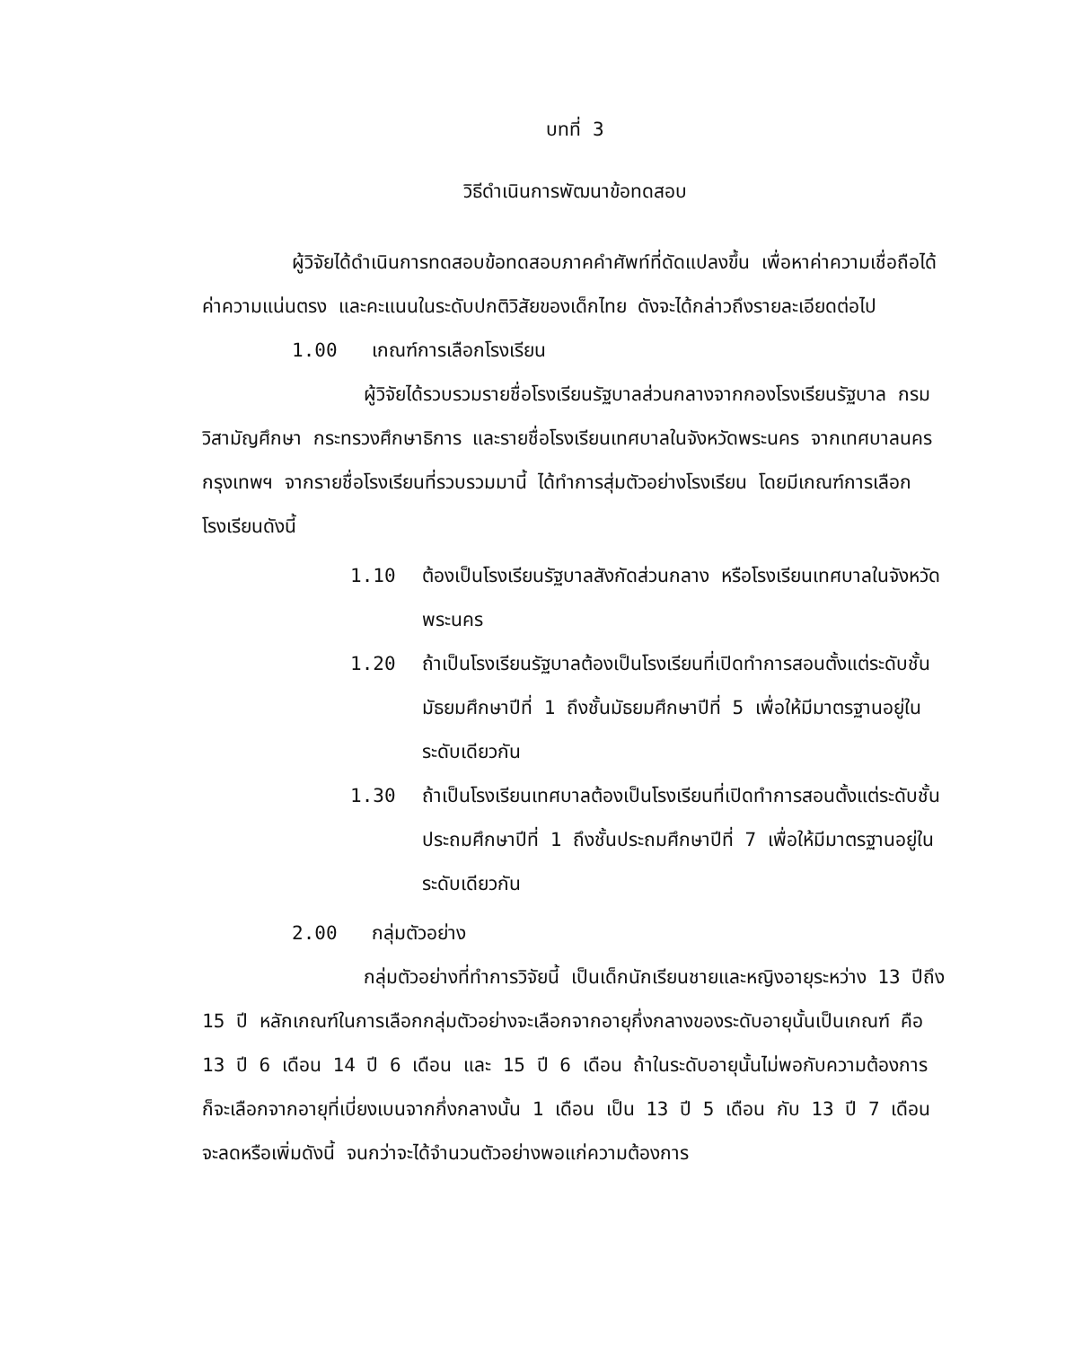บทที่ 3
วิธีดำเนินการพัฒนาข้อทดสอบ
ผู้วิจัยได้ดำเนินการทดสอบข้อทดสอบภาคคำศัพท์ที่ดัดแปลงขึ้น เพื่อหาค่าความเชื่อถือได้ ค่าความแน่นตรง และคะแนนในระดับปกติวิสัยของเด็กไทย ดังจะได้กล่าวถึงรายละเอียดต่อไป
1.00 เกณฑ์การเลือกโรงเรียน
ผู้วิจัยได้รวบรวมรายชื่อโรงเรียนรัฐบาลส่วนกลางจากกองโรงเรียนรัฐบาล กรมวิสามัญศึกษา กระทรวงศึกษาธิการ และรายชื่อโรงเรียนเทศบาลในจังหวัดพระนคร จากเทศบาลนครกรุงเทพฯ จากรายชื่อโรงเรียนที่รวบรวมมานี้ ได้ทำการสุ่มตัวอย่างโรงเรียน โดยมีเกณฑ์การเลือกโรงเรียนดังนี้
1.10 ต้องเป็นโรงเรียนรัฐบาลสังกัดส่วนกลาง หรือโรงเรียนเทศบาลในจังหวัดพระนคร
1.20 ถ้าเป็นโรงเรียนรัฐบาลต้องเป็นโรงเรียนที่เปิดทำการสอนตั้งแต่ระดับชั้นมัธยมศึกษาปีที่ 1 ถึงชั้นมัธยมศึกษาปีที่ 5 เพื่อให้มีมาตรฐานอยู่ในระดับเดียวกัน
1.30 ถ้าเป็นโรงเรียนเทศบาลต้องเป็นโรงเรียนที่เปิดทำการสอนตั้งแต่ระดับชั้นประถมศึกษาปีที่ 1 ถึงชั้นประถมศึกษาปีที่ 7 เพื่อให้มีมาตรฐานอยู่ในระดับเดียวกัน
2.00 กลุ่มตัวอย่าง
กลุ่มตัวอย่างที่ทำการวิจัยนี้ เป็นเด็กนักเรียนชายและหญิงอายุระหว่าง 13 ปีถึง 15 ปี หลักเกณฑ์ในการเลือกกลุ่มตัวอย่างจะเลือกจากอายุกึ่งกลางของระดับอายุนั้นเป็นเกณฑ์ คือ 13 ปี 6 เดือน 14 ปี 6 เดือน และ 15 ปี 6 เดือน ถ้าในระดับอายุนั้นไม่พอกับความต้องการ ก็จะเลือกจากอายุที่เบี่ยงเบนจากกึ่งกลางนั้น 1 เดือน เป็น 13 ปี 5 เดือน กับ 13 ปี 7 เดือน จะลดหรือเพิ่มดังนี้ จนกว่าจะได้จำนวนตัวอย่างพอแก่ความต้องการ